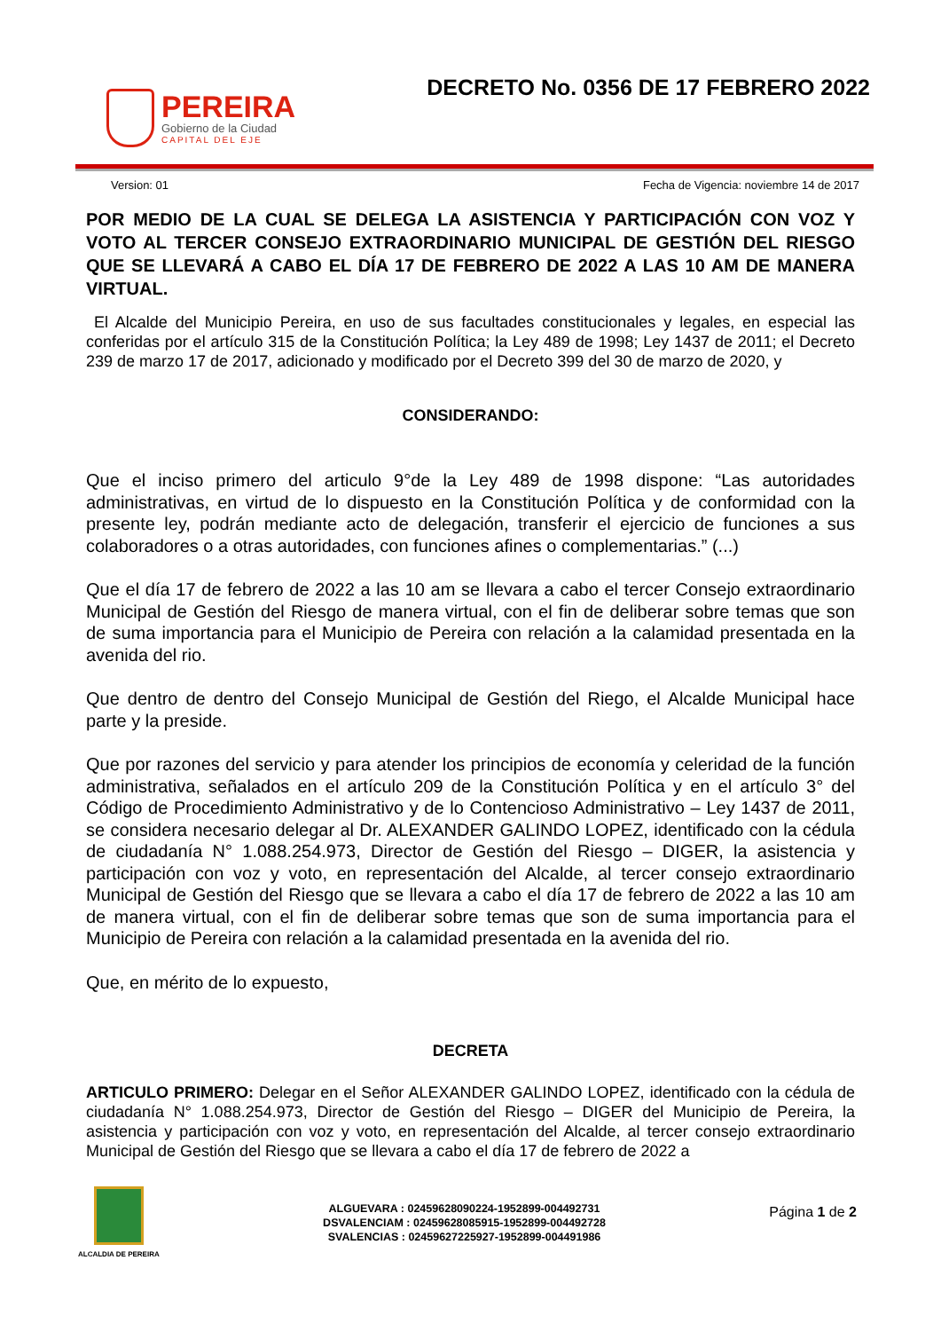PEREIRA
Gobierno de la Ciudad
CAPITAL DEL EJE
DECRETO No. 0356 DE 17 FEBRERO 2022
Version: 01 Fecha de Vigencia: noviembre 14 de 2017
POR MEDIO DE LA CUAL SE DELEGA LA ASISTENCIA Y PARTICIPACIÓN CON VOZ Y VOTO AL TERCER CONSEJO EXTRAORDINARIO MUNICIPAL DE GESTIÓN DEL RIESGO QUE SE LLEVARÁ A CABO EL DÍA 17 DE FEBRERO DE 2022 A LAS 10 AM DE MANERA VIRTUAL.
El Alcalde del Municipio Pereira, en uso de sus facultades constitucionales y legales, en especial las conferidas por el artículo 315 de la Constitución Política; la Ley 489 de 1998; Ley 1437 de 2011; el Decreto 239 de marzo 17 de 2017, adicionado y modificado por el Decreto 399 del 30 de marzo de 2020, y
CONSIDERANDO:
Que el inciso primero del articulo 9°de la Ley 489 de 1998 dispone: “Las autoridades administrativas, en virtud de lo dispuesto en la Constitución Política y de conformidad con la presente ley, podrán mediante acto de delegación, transferir el ejercicio de funciones a sus colaboradores o a otras autoridades, con funciones afines o complementarias.” (...)
Que el día 17 de febrero de 2022 a las 10 am se llevara a cabo el tercer Consejo extraordinario Municipal de Gestión del Riesgo de manera virtual, con el fin de deliberar sobre temas que son de suma importancia para el Municipio de Pereira con relación a la calamidad presentada en la avenida del rio.
Que dentro de dentro del Consejo Municipal de Gestión del Riego, el Alcalde Municipal hace parte y la preside.
Que por razones del servicio y para atender los principios de economía y celeridad de la función administrativa, señalados en el artículo 209 de la Constitución Política y en el artículo 3° del Código de Procedimiento Administrativo y de lo Contencioso Administrativo – Ley 1437 de 2011, se considera necesario delegar al Dr. ALEXANDER GALINDO LOPEZ, identificado con la cédula de ciudadanía N° 1.088.254.973, Director de Gestión del Riesgo – DIGER, la asistencia y participación con voz y voto, en representación del Alcalde, al tercer consejo extraordinario Municipal de Gestión del Riesgo que se llevara a cabo el día 17 de febrero de 2022 a las 10 am de manera virtual, con el fin de deliberar sobre temas que son de suma importancia para el Municipio de Pereira con relación a la calamidad presentada en la avenida del rio.
Que, en mérito de lo expuesto,
DECRETA
ARTICULO PRIMERO: Delegar en el Señor ALEXANDER GALINDO LOPEZ, identificado con la cédula de ciudadanía N° 1.088.254.973, Director de Gestión del Riesgo – DIGER del Municipio de Pereira, la asistencia y participación con voz y voto, en representación del Alcalde, al tercer consejo extraordinario Municipal de Gestión del Riesgo que se llevara a cabo el día 17 de febrero de 2022 a
ALCALDIA DE PEREIRA
ALGUEVARA : 02459628090224-1952899-004492731
DSVALENCIAM : 02459628085915-1952899-004492728
SVALENCIAS : 02459627225927-1952899-004491986
Página 1 de 2